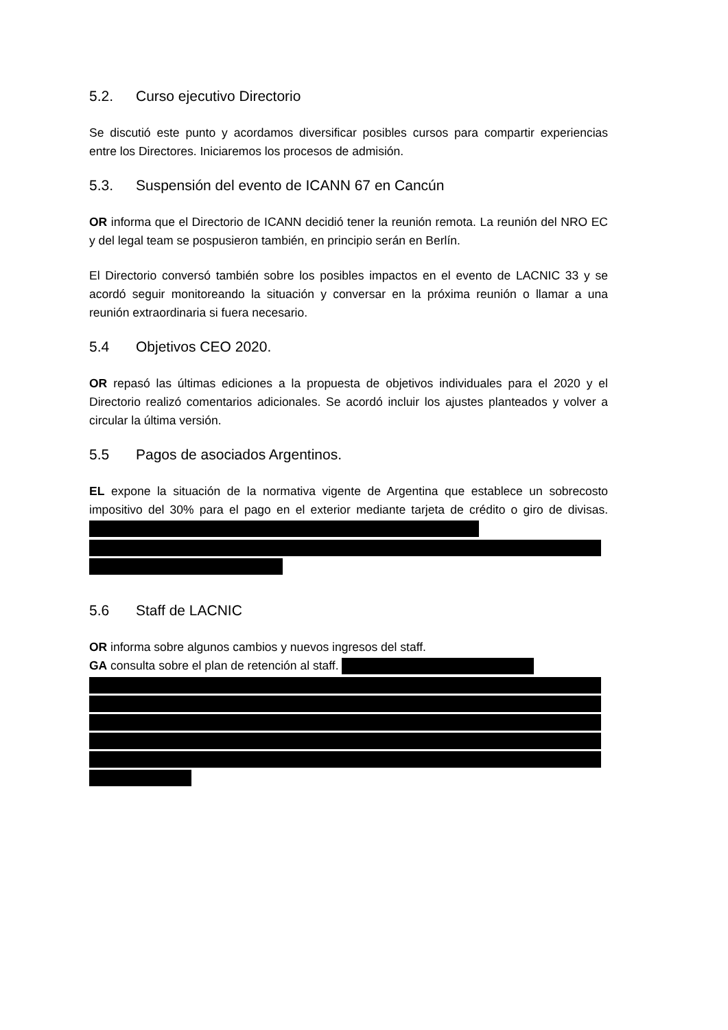5.2. Curso ejecutivo Directorio
Se discutió este punto y acordamos diversificar posibles cursos para compartir experiencias entre los Directores. Iniciaremos los procesos de admisión.
5.3. Suspensión del evento de ICANN 67 en Cancún
OR informa que el Directorio de ICANN decidió tener la reunión remota. La reunión del NRO EC y del legal team se pospusieron también, en principio serán en Berlín.
El Directorio conversó también sobre los posibles impactos en el evento de LACNIC 33 y se acordó seguir monitoreando la situación y conversar en la próxima reunión o llamar a una reunión extraordinaria si fuera necesario.
5.4 Objetivos CEO 2020.
OR repasó las últimas ediciones a la propuesta de objetivos individuales para el 2020 y el Directorio realizó comentarios adicionales. Se acordó incluir los ajustes planteados y volver a circular la última versión.
5.5 Pagos de asociados Argentinos.
EL expone la situación de la normativa vigente de Argentina que establece un sobrecosto impositivo del 30% para el pago en el exterior mediante tarjeta de crédito o giro de divisas.
5.6 Staff de LACNIC
OR informa sobre algunos cambios y nuevos ingresos del staff.
GA consulta sobre el plan de retención al staff.